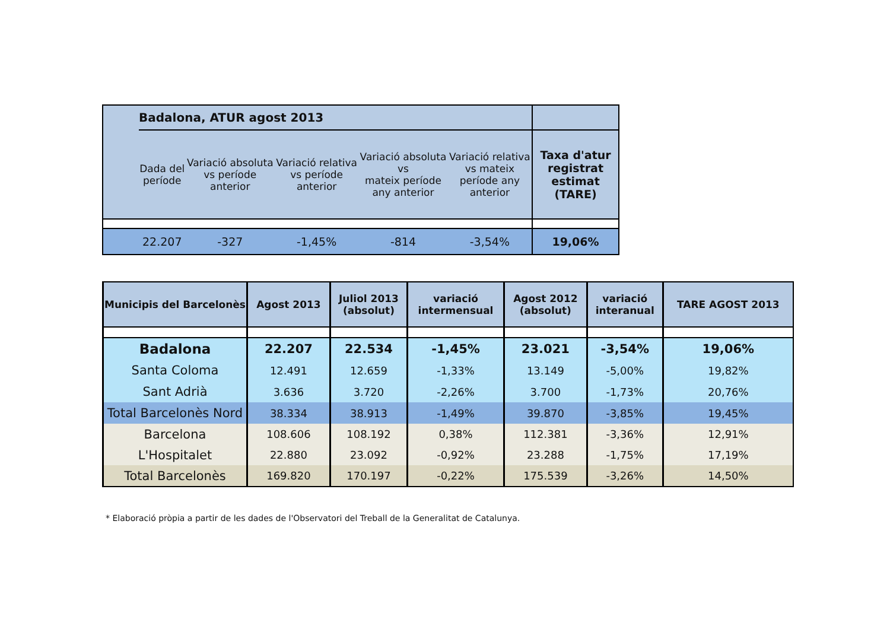| | Badalona, ATUR agost 2013 | | | | | |
| | Dada del període | Variació absoluta vs període anterior | Variació relativa vs període anterior | Variació absoluta vs mateix període any anterior | Variació relativa vs mateix període any anterior | Taxa d'atur registrat estimat (TARE) |
| | 22.207 | -327 | -1,45% | -814 | -3,54% | 19,06% |
| Municipis del Barcelonès | Agost 2013 | Juliol 2013 (absolut) | variació intermensual | Agost 2012 (absolut) | variació interanual | TARE AGOST 2013 |
| --- | --- | --- | --- | --- | --- | --- |
| Badalona | 22.207 | 22.534 | -1,45% | 23.021 | -3,54% | 19,06% |
| Santa Coloma | 12.491 | 12.659 | -1,33% | 13.149 | -5,00% | 19,82% |
| Sant Adrià | 3.636 | 3.720 | -2,26% | 3.700 | -1,73% | 20,76% |
| Total Barcelonès Nord | 38.334 | 38.913 | -1,49% | 39.870 | -3,85% | 19,45% |
| Barcelona | 108.606 | 108.192 | 0,38% | 112.381 | -3,36% | 12,91% |
| L'Hospitalet | 22.880 | 23.092 | -0,92% | 23.288 | -1,75% | 17,19% |
| Total Barcelonès | 169.820 | 170.197 | -0,22% | 175.539 | -3,26% | 14,50% |
* Elaboració pròpia a partir de les dades de l'Observatori del Treball de la Generalitat de Catalunya.